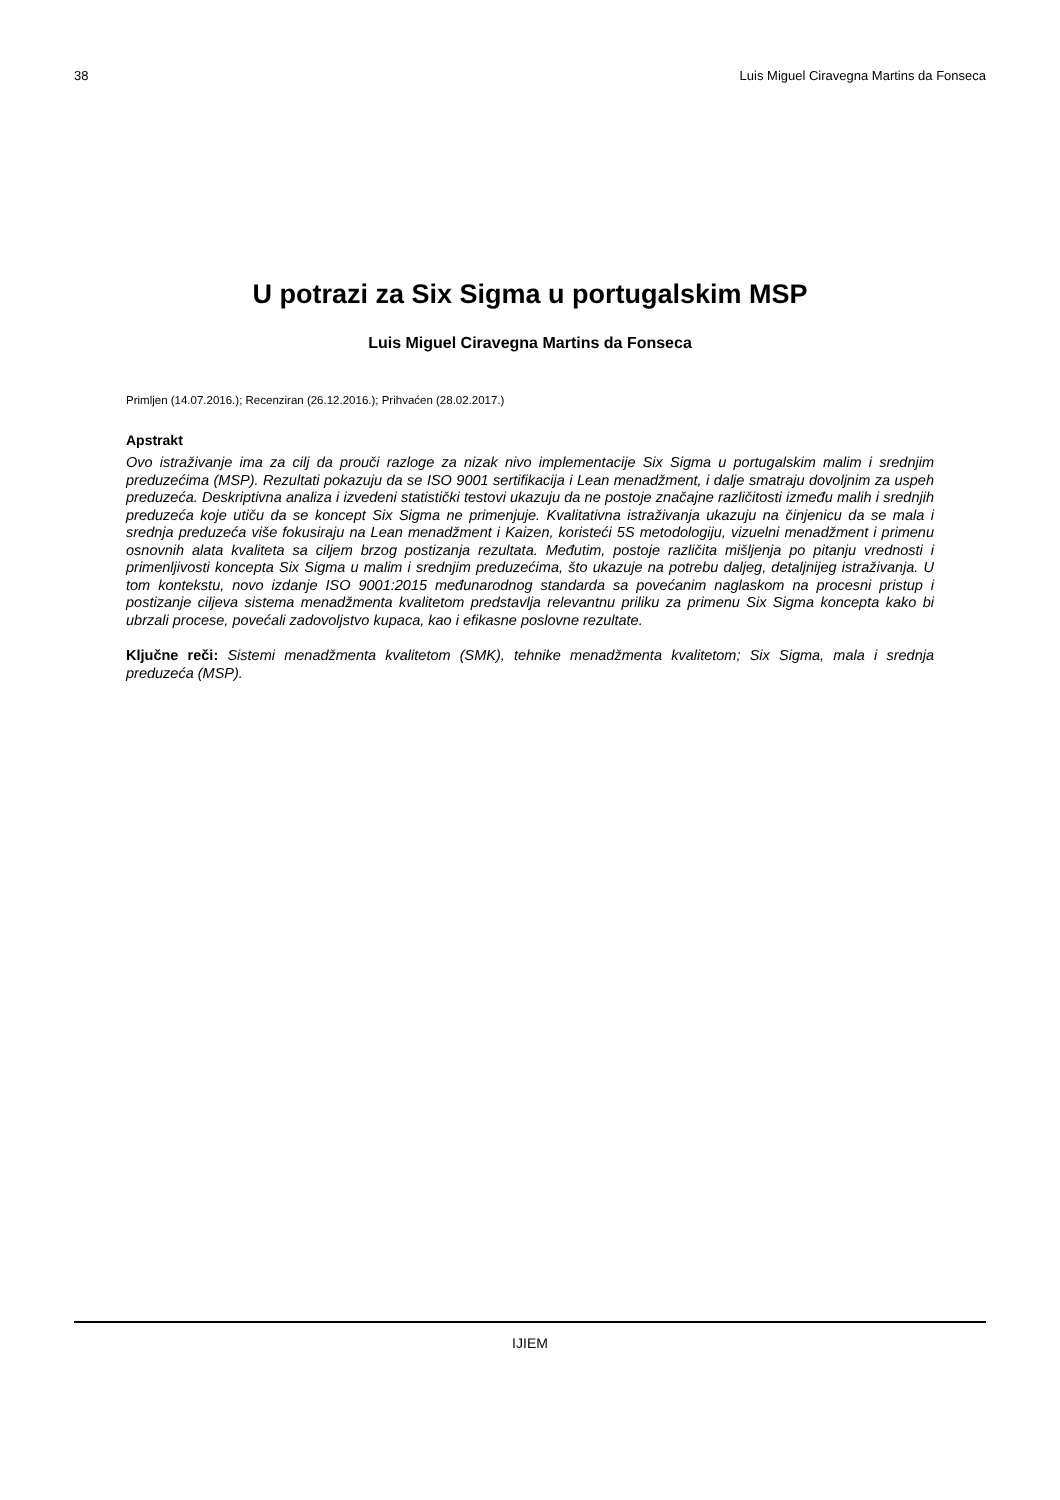38 Luis Miguel Ciravegna Martins da Fonseca
U potrazi za Six Sigma u portugalskim MSP
Luis Miguel Ciravegna Martins da Fonseca
Primljen (14.07.2016.); Recenziran (26.12.2016.); Prihvaćen (28.02.2017.)
Apstrakt
Ovo istraživanje ima za cilj da prouči razloge za nizak nivo implementacije Six Sigma u portugalskim malim i srednjim preduzećima (MSP). Rezultati pokazuju da se ISO 9001 sertifikacija i Lean menadžment, i dalje smatraju dovoljnim za uspeh preduzeća. Deskriptivna analiza i izvedeni statistički testovi ukazuju da ne postoje značajne različitosti između malih i srednjih preduzeća koje utiču da se koncept Six Sigma ne primenjuje. Kvalitativna istraživanja ukazuju na činjenicu da se mala i srednja preduzeća više fokusiraju na Lean menadžment i Kaizen, koristeći 5S metodologiju, vizuelni menadžment i primenu osnovnih alata kvaliteta sa ciljem brzog postizanja rezultata. Međutim, postoje različita mišljenja po pitanju vrednosti i primenljivosti koncepta Six Sigma u malim i srednjim preduzećima, što ukazuje na potrebu daljeg, detaljnijeg istraživanja. U tom kontekstu, novo izdanje ISO 9001:2015 međunarodnog standarda sa povećanim naglaskom na procesni pristup i postizanje ciljeva sistema menadžmenta kvalitetom predstavlja relevantnu priliku za primenu Six Sigma koncepta kako bi ubrzali procese, povećali zadovoljstvo kupaca, kao i efikasne poslovne rezultate.
Ključne reči: Sistemi menadžmenta kvalitetom (SMK), tehnike menadžmenta kvalitetom; Six Sigma, mala i srednja preduzeća (MSP).
IJIEM